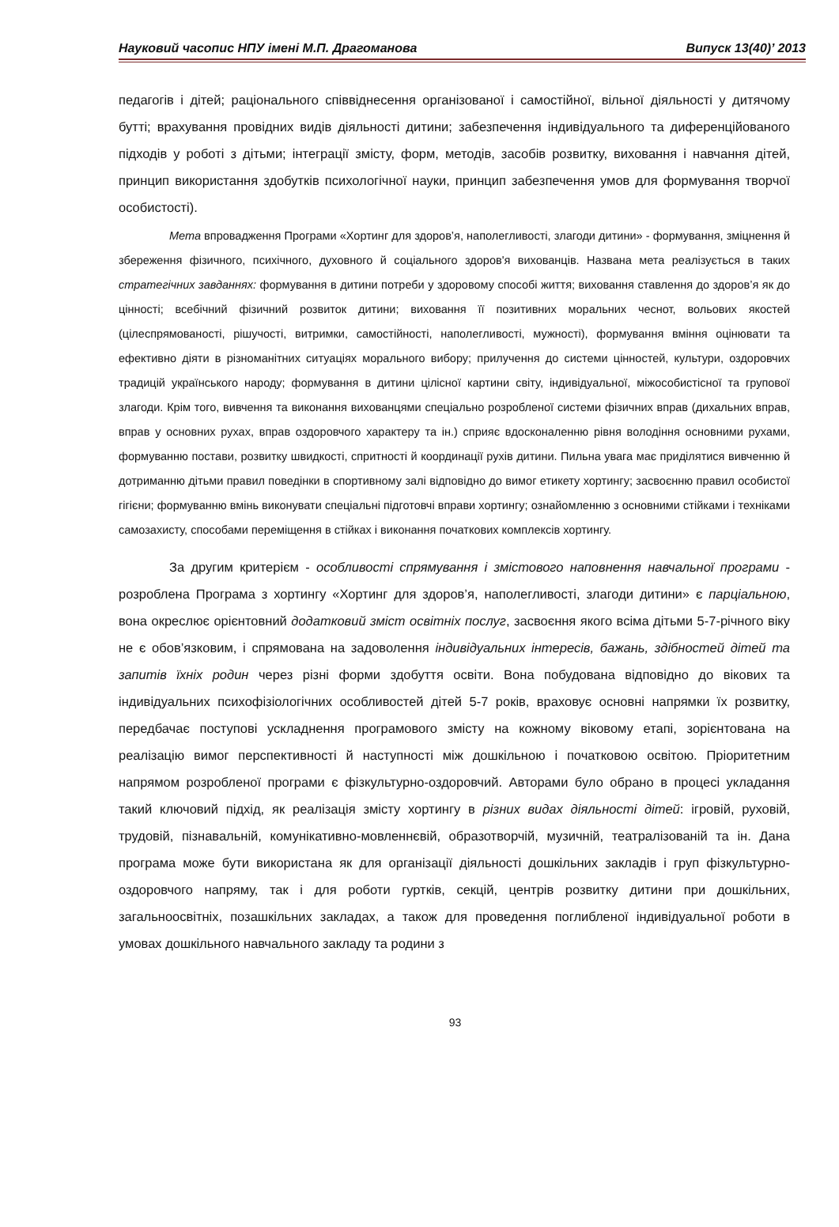Науковий часопис НПУ імені М.П. Драгоманова Випуск 13(40)’ 2013
педагогів і дітей; раціонального співвіднесення організованої і самостійної, вільної діяльності у дитячому бутті; врахування провідних видів діяльності дитини; забезпечення індивідуального та диференційованого підходів у роботі з дітьми; інтеграції змісту, форм, методів, засобів розвитку, виховання і навчання дітей, принцип використання здобутків психологічної науки, принцип забезпечення умов для формування творчої особистості).
Мета впровадження Програми «Хортинг для здоров’я, наполегливості, злагоди дитини» - формування, зміцнення й збереження фізичного, психічного, духовного й соціального здоров'я вихованців. Названа мета реалізується в таких стратегічних завданнях: формування в дитини потреби у здоровому способі життя; виховання ставлення до здоров’я як до цінності; всебічний фізичний розвиток дитини; виховання її позитивних моральних чеснот, вольових якостей (цілеспрямованості, рішучості, витримки, самостійності, наполегливості, мужності), формування вміння оцінювати та ефективно діяти в різноманітних ситуаціях морального вибору; прилучення до системи цінностей, культури, оздоровчих традицій українського народу; формування в дитини цілісної картини світу, індивідуальної, міжособистісної та групової злагоди. Крім того, вивчення та виконання вихованцями спеціально розробленої системи фізичних вправ (дихальних вправ, вправ у основних рухах, вправ оздоровчого характеру та ін.) сприяє вдосконаленню рівня володіння основними рухами, формуванню постави, розвитку швидкості, спритності й координації рухів дитини. Пильна увага має приділятися вивченню й дотриманню дітьми правил поведінки в спортивному залі відповідно до вимог етикету хортингу; засвоєнню правил особистої гігієни; формуванню вмінь виконувати спеціальні підготовчі вправи хортингу; ознайомленню з основними стійками і техніками самозахисту, способами переміщення в стійках і виконання початкових комплексів хортингу.
За другим критерієм - особливості спрямування і змістового наповнення навчальної програми - розроблена Програма з хортингу «Хортинг для здоров’я, наполегливості, злагоди дитини» є парціальною, вона окреслює орієнтовний додатковий зміст освітніх послуг, засвоєння якого всіма дітьми 5-7-річного віку не є обов’язковим, і спрямована на задоволення індивідуальних інтересів, бажань, здібностей дітей та запитів їхніх родин через різні форми здобуття освіти. Вона побудована відповідно до вікових та індивідуальних психофізіологічних особливостей дітей 5-7 років, враховує основні напрямки їх розвитку, передбачає поступові ускладнення програмового змісту на кожному віковому етапі, зорієнтована на реалізацію вимог перспективності й наступності між дошкільною і початковою освітою. Пріоритетним напрямом розробленої програми є фізкультурно-оздоровчий. Авторами було обрано в процесі укладання такий ключовий підхід, як реалізація змісту хортингу в різних видах діяльності дітей: ігровій, руховій, трудовій, пізнавальній, комунікативно-мовленнєвій, образотворчій, музичній, театралізованій та ін. Дана програма може бути використана як для організації діяльності дошкільних закладів і груп фізкультурно-оздоровчого напряму, так і для роботи гуртків, секцій, центрів розвитку дитини при дошкільних, загальноосвітніх, позашкільних закладах, а також для проведення поглибленої індивідуальної роботи в умовах дошкільного навчального закладу та родини з
93